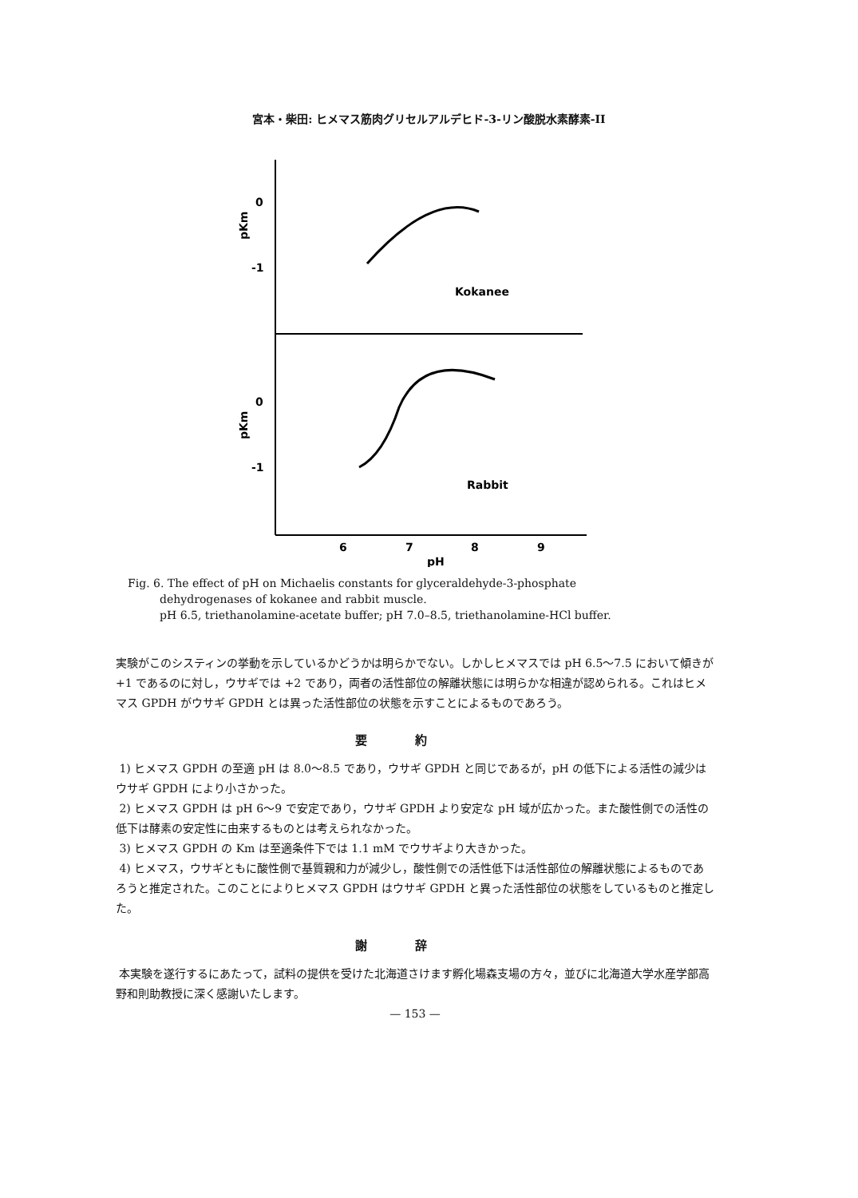宮本・柴田: ヒメマス筋肉グリセルアルデヒド-3-リン酸脱水素酵素-II
0
-1
0
-1
pKm
pKm
Kokanee
Rabbit
6
7
8
9
pH
Fig. 6. The effect of pH on Michaelis constants for glyceraldehyde-3-phosphate
dehydrogenases of kokanee and rabbit muscle.
pH 6.5, triethanolamine-acetate buffer; pH 7.0–8.5, triethanolamine-HCl buffer.
実験がこのシスティンの挙動を示しているかどうかは明らかでない。しかしヒメマスでは pH 6.5〜7.5 において傾きが +1 であるのに対し，ウサギでは +2 であり，両者の活性部位の解離状態には明らかな相違が認められる。これはヒメマス GPDH がウサギ GPDH とは異った活性部位の状態を示すことによるものであろう。
要約
1) ヒメマス GPDH の至適 pH は 8.0〜8.5 であり，ウサギ GPDH と同じであるが，pH の低下による活性の減少はウサギ GPDH により小さかった。
2) ヒメマス GPDH は pH 6〜9 で安定であり，ウサギ GPDH より安定な pH 域が広かった。また酸性側での活性の低下は酵素の安定性に由来するものとは考えられなかった。
3) ヒメマス GPDH の Km は至適条件下では 1.1 mM でウサギより大きかった。
4) ヒメマス，ウサギともに酸性側で基質親和力が減少し，酸性側での活性低下は活性部位の解離状態によるものであろうと推定された。このことによりヒメマス GPDH はウサギ GPDH と異った活性部位の状態をしているものと推定した。
謝辞
本実験を遂行するにあたって，試料の提供を受けた北海道さけます孵化場森支場の方々，並びに北海道大学水産学部高野和則助教授に深く感謝いたします。
— 153 —